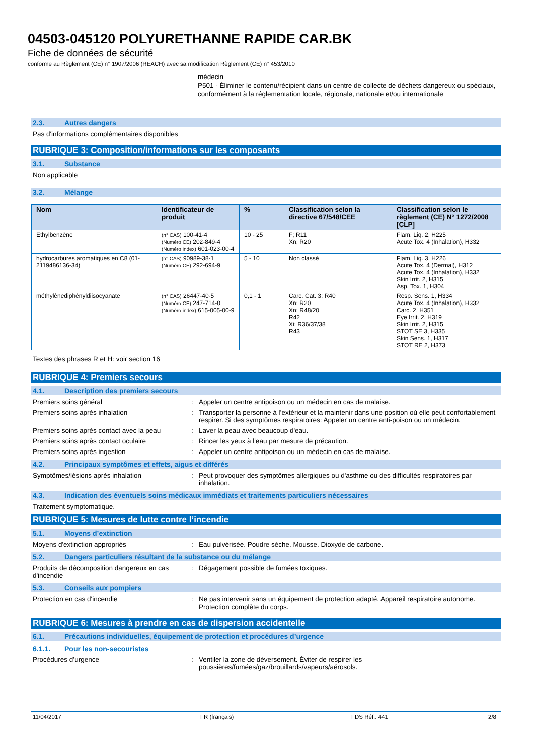04503-045120 POLYURETHANNE RAPIDE CAR.BK
Fiche de données de sécurité
conforme au Règlement (CE) n° 1907/2006 (REACH) avec sa modification Règlement (CE) n° 453/2010
médecin
P501 - Éliminer le contenu/récipient dans un centre de collecte de déchets dangereux ou spéciaux, conformément à la réglementation locale, régionale, nationale et/ou internationale
2.3. Autres dangers
Pas d'informations complémentaires disponibles
RUBRIQUE 3: Composition/informations sur les composants
3.1. Substance
Non applicable
3.2. Mélange
| Nom | Identificateur de produit | % | Classification selon la directive 67/548/CEE | Classification selon le règlement (CE) N° 1272/2008 [CLP] |
| --- | --- | --- | --- | --- |
| Ethylbenzène | (n° CAS) 100-41-4 (Numéro CE) 202-849-4 (Numéro index) 601-023-00-4 | 10 - 25 | F; R11 Xn; R20 | Flam. Liq. 2, H225 Acute Tox. 4 (Inhalation), H332 |
| hydrocarbures aromatiques en C8 (01-2119486136-34) | (n° CAS) 90989-38-1 (Numéro CE) 292-694-9 | 5 - 10 | Non classé | Flam. Liq. 3, H226 Acute Tox. 4 (Dermal), H312 Acute Tox. 4 (Inhalation), H332 Skin Irrit. 2, H315 Asp. Tox. 1, H304 |
| méthylènediphényldiisocyanate | (n° CAS) 26447-40-5 (Numéro CE) 247-714-0 (Numéro index) 615-005-00-9 | 0,1 - 1 | Carc. Cat. 3; R40 Xn; R20 Xn; R48/20 R42 Xi; R36/37/38 R43 | Resp. Sens. 1, H334 Acute Tox. 4 (Inhalation), H332 Carc. 2, H351 Eye Irrit. 2, H319 Skin Irrit. 2, H315 STOT SE 3, H335 Skin Sens. 1, H317 STOT RE 2, H373 |
Textes des phrases R et H: voir section 16
RUBRIQUE 4: Premiers secours
4.1. Description des premiers secours
Premiers soins général : Appeler un centre antipoison ou un médecin en cas de malaise.
Premiers soins après inhalation : Transporter la personne à l’extérieur et la maintenir dans une position où elle peut confortablement respirer. Si des symptômes respiratoires: Appeler un centre anti-poison ou un médecin.
Premiers soins après contact avec la peau
: Laver la peau avec beaucoup d'eau.
Premiers soins après contact oculaire : Rincer les yeux à l'eau par mesure de précaution.
Premiers soins après ingestion : Appeler un centre antipoison ou un médecin en cas de malaise.
4.2. Principaux symptômes et effets, aigus et différés
Symptômes/lésions après inhalation : Peut provoquer des symptômes allergiques ou d'asthme ou des difficultés respiratoires par inhalation.
4.3. Indication des éventuels soins médicaux immédiats et traitements particuliers nécessaires
Traitement symptomatique.
RUBRIQUE 5: Mesures de lutte contre l’incendie
5.1. Moyens d’extinction
Moyens d'extinction appropriés : Eau pulvérisée. Poudre sèche. Mousse. Dioxyde de carbone.
5.2. Dangers particuliers résultant de la substance ou du mélange
Produits de décomposition dangereux en cas d'incendie
: Dégagement possible de fumées toxiques.
5.3. Conseils aux pompiers
Protection en cas d'incendie : Ne pas intervenir sans un équipement de protection adapté. Appareil respiratoire autonome. Protection complète du corps.
RUBRIQUE 6: Mesures à prendre en cas de dispersion accidentelle
6.1. Précautions individuelles, équipement de protection et procédures d’urgence
6.1.1. Pour les non-secouristes
Procédures d’urgence : Ventiler la zone de déversement. Éviter de respirer les poussières/fumées/gaz/brouillards/vapeurs/aérosols.
11/04/2017 FR (français) FDS Réf.: 441 2/8